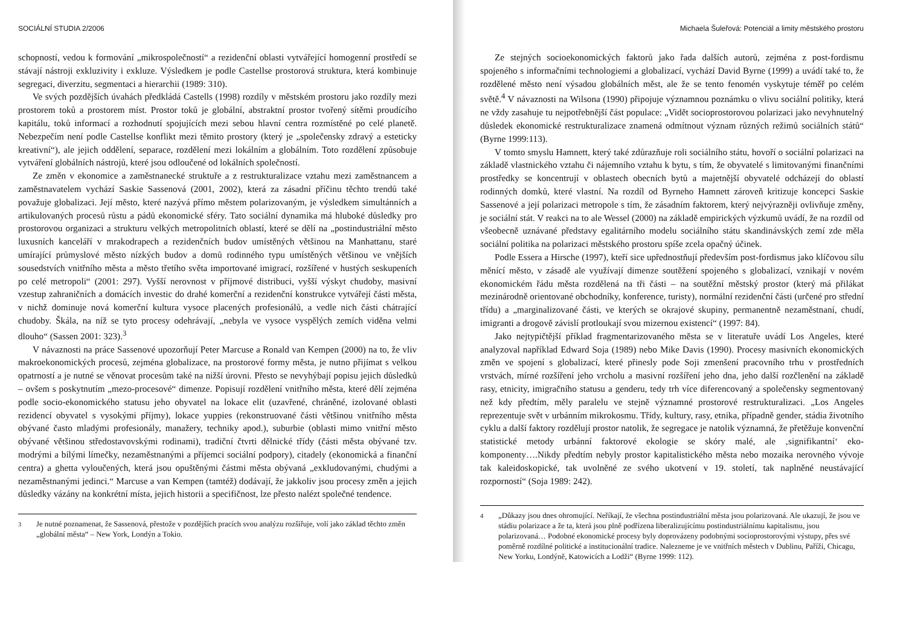SOCIÁLNÍ STUDIA 2/2006
schopností, vedou k formování „mikrospolečností“ a rezidenční oblasti vytvářející homogenní prostředí se stávají nástroji exkluzivity i exkluze. Výsledkem je podle Castellse prostorová struktura, která kombinuje segregaci, diverzitu, segmentaci a hierarchii (1989: 310).
Ve svých pozdějších úvahách předkládá Castells (1998) rozdíly v městském prostoru jako rozdíly mezi prostorem toků a prostorem míst. Prostor toků je globální, abstraktní prostor tvořený sítěmi proudícího kapitálu, toků informací a rozhodnutí spojujících mezi sebou hlavní centra rozmístěné po celé planetě. Nebezpečím není podle Castellse konflikt mezi těmito prostory (který je „společensky zdravý a esteticky kreativní“), ale jejich oddělení, separace, rozdělení mezi lokálním a globálním. Toto rozdělení způsobuje vytváření globálních nástrojů, které jsou odloučené od lokálních společností.
Ze změn v ekonomice a zaměstnanecké struktuře a z restrukturalizace vztahu mezi zaměstnancem a zaměstnavatelem vychází Saskie Sassenová (2001, 2002), která za zásadní příčinu těchto trendů také považuje globalizaci. Její město, které nazývá přímo městem polarizovaným, je výsledkem simultánních a artikulovaných procesů růstu a pádů ekonomické sféry. Tato sociální dynamika má hluboké důsledky pro prostorovou organizaci a strukturu velkých metropolitních oblastí, které se dělí na „postindustriální město luxusních kanceláří v mrakodrapech a rezidenčních budov umístěných většinou na Manhattanu, staré umírající průmyslové město nízkých budov a domů rodinného typu umístěných většinou ve vnějších sousedstvích vnitřního města a město třetího světa importované imigrací, rozšířené v hustých seskupeních po celé metropoli“ (2001: 297). Vyšší nerovnost v příjmové distribuci, vyšší výskyt chudoby, masivní vzestup zahraničních a domácích investic do drahé komerční a rezidenční konstrukce vytvářejí části města, v nichž dominuje nová komerční kultura vysoce placených profesionálů, a vedle nich části chátrající chudoby. Škála, na níž se tyto procesy odehrávají, „nebyla ve vysoce vyspělých zemích viděna velmi dlouho“ (Sassen 2001: 323).<sup>3</sup>
V návaznosti na práce Sassenové upozorňují Peter Marcuse a Ronald van Kempen (2000) na to, že vliv makroekonomických procesů, zejména globalizace, na prostorové formy města, je nutno přijímat s velkou opatrností a je nutné se věnovat procesům také na nižší úrovni. Přesto se nevyhýbají popisu jejich důsledků – ovšem s poskytnutím „mezo-procesové“ dimenze. Popisují rozdělení vnitřního města, které dělí zejména podle socio-ekonomického statusu jeho obyvatel na lokace elit (uzavřené, chráněné, izolované oblasti rezidencí obyvatel s vysokými příjmy), lokace yuppies (rekonstruované části většinou vnitřního města obývané často mladými profesionály, manažery, techniky apod.), suburbie (oblasti mimo vnitřní město obývané většinou středostavovskými rodinami), tradiční čtvrti dělnické třídy (části města obývané tzv. modrými a bílými límečky, nezaměstnanými a příjemci sociální podpory), citadely (ekonomická a finanční centra) a ghetta vyloučených, která jsou opuštěnými částmi města obývaná „exkludovanými, chudými a nezaměstnanými jedinci.“ Marcuse a van Kempen (tamtéž) dodávají, že jakkoliv jsou procesy změn a jejich důsledky vázány na konkrétní místa, jejich historii a specifičnost, lze přesto nalézt společné tendence.
<sup>3</sup> Je nutné poznamenat, že Sassenová, přestože v pozdějších pracích svou analýzu rozšiřuje, volí jako základ těchto změn „globální města“ – New York, Londýn a Tokio.
Michaela Šuleřová: Potenciál a limity městského prostoru
Ze stejných socioekonomických faktorů jako řada dalších autorů, zejména z post-fordismu spojeného s informačními technologiemi a globalizací, vychází David Byrne (1999) a uvádí také to, že rozdělené město není výsadou globálních měst, ale že se tento fenomén vyskytuje téměř po celém světě.<sup>4</sup> V návaznosti na Wilsona (1990) připojuje významnou poznámku o vlivu sociální politiky, která ne vždy zasahuje tu nejpotřebnější část populace: „Vidět socioprostorovou polarizaci jako nevyhnutelný důsledek ekonomické restrukturalizace znamená odmítnout význam různých režimů sociálních států“ (Byrne 1999:113).
V tomto smyslu Hamnett, který také zdůrazňuje roli sociálního státu, hovoří o sociální polarizaci na základě vlastnického vztahu či nájemního vztahu k bytu, s tím, že obyvatelé s limitovanými finančními prostředky se koncentrují v oblastech obecních bytů a majetnější obyvatelé odcházejí do oblastí rodinných domků, které vlastní. Na rozdíl od Byrneho Hamnett zároveň kritizuje koncepci Saskie Sassenové a její polarizaci metropole s tím, že zásadním faktorem, který nejvýrazněji ovlivňuje změny, je sociální stát. V reakci na to ale Wessel (2000) na základě empirických výzkumů uvádí, že na rozdíl od všeobecně uznávané představy egalitárního modelu sociálního státu skandinávských zemí zde měla sociální politika na polarizaci městského prostoru spíše zcela opačný účinek.
Podle Essera a Hirsche (1997), kteří sice upřednostňují především post-fordismus jako klíčovou sílu měnící město, v zásadě ale využívají dimenze soutěžení spojeného s globalizací, vznikají v novém ekonomickém řádu města rozdělená na tři části – na soutěžní městský prostor (který má přilákat mezinárodně orientované obchodníky, konference, turisty), normální rezidenční části (určené pro střední třídu) a „marginalizované části, ve kterých se okrajové skupiny, permanentně nezaměstnaní, chudí, imigranti a drogově závislí protloukají svou mizernou existencí“ (1997: 84).
Jako nejtypičtější příklad fragmentarizovaného města se v literatuře uvádí Los Angeles, které analyzoval například Edward Soja (1989) nebo Mike Davis (1990). Procesy masivních ekonomických změn ve spojení s globalizací, které přinesly pode Soji zmenšení pracovního trhu v prostředních vrstvách, mírné rozšíření jeho vrcholu a masivní rozšíření jeho dna, jeho další rozčlenění na základě rasy, etnicity, imigračního statusu a genderu, tedy trh více diferencovaný a společensky segmentovaný než kdy předtím, měly paralelu ve stejně významné prostorové restrukturalizaci. „Los Angeles reprezentuje svět v urbánním mikrokosmu. Třídy, kultury, rasy, etnika, případně gender, stádia životního cyklu a další faktory rozdělují prostor natolik, že segregace je natolik významná, že přetěžuje konvenční statistické metody urbánní faktorové ekologie se skóry malé, ale ‚signifikantní‘ eko-komponenty….Nikdy předtím nebyly prostor kapitalistického města nebo mozaika nerovného vývoje tak kaleidoskopické, tak uvolněné ze svého ukotvení v 19. století, tak naplněné neustávající rozporností“ (Soja 1989: 242).
<sup>4</sup> „Důkazy jsou dnes ohromující. Neříkají, že všechna postindustriální města jsou polarizovaná. Ale ukazují, že jsou ve stádiu polarizace a že ta, která jsou plně podřízena liberalizujícímu postindustriálnímu kapitalismu, jsou polarizovaná… Podobné ekonomické procesy byly doprovázeny podobnými socioprostorovými výstupy, přes své poměrně rozdílné politické a institucionální tradice. Nalezneme je ve vnitřních městech v Dublinu, Paříži, Chicagu, New Yorku, Londýně, Katowicích a Lodži“ (Byrne 1999: 112).